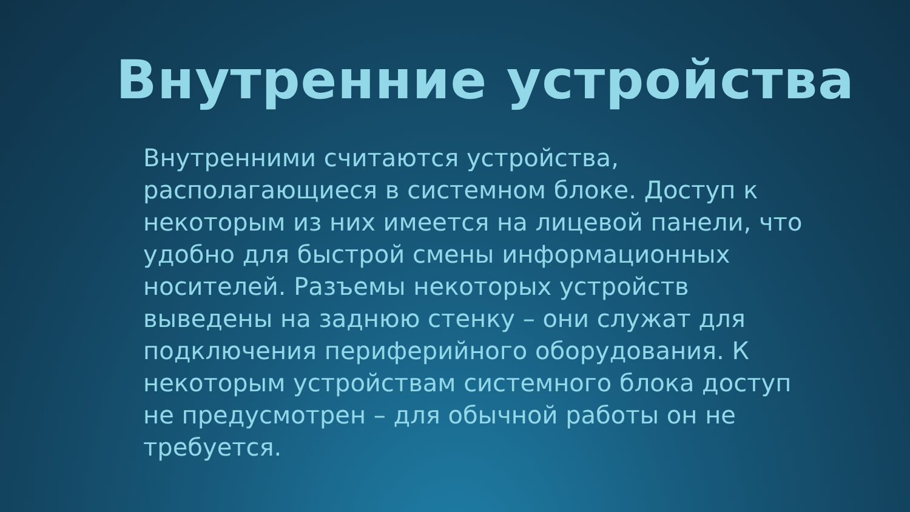Внутренние устройства
Внутренними считаются устройства, располагающиеся в системном блоке. Доступ к некоторым из них имеется на лицевой панели, что удобно для быстрой смены информационных носителей. Разъемы некоторых устройств выведены на заднюю стенку – они служат для подключения периферийного оборудования. К некоторым устройствам системного блока доступ не предусмотрен – для обычной работы он не требуется.